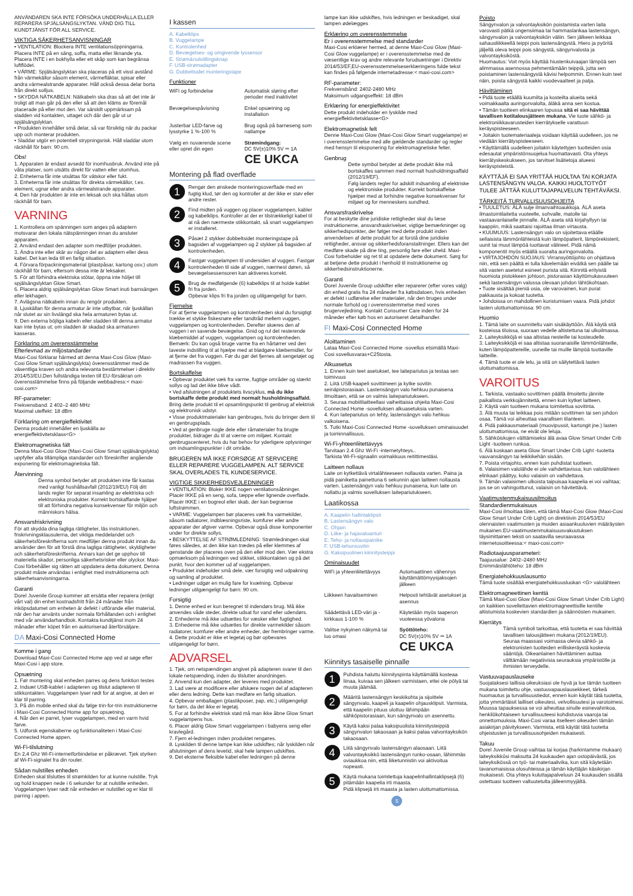ANVÄNDAREN SKA INTE FÖRSÖKA UNDERHÅLLA ELLER REPARERA SPJÄLSÄNGSLYKTAN. VÄND DIG TILL KUNDTJÄNST FÖR ALL SERVICE.
VIKTIGA SÄKERHETSANVISNINGAR
• VENTILATION: Blockera INTE ventilationsöppningarna. Placera INTE på en säng, soffa, matta eller liknande yta. Placera INTE i en bokhylla eller ett skåp som kan begränsa luftflödet.
• VÄRME: Spjälsängslyktan ska placeras på ett visst avstånd från värmekällor såsom element, värmefläktar, spisar eller andra värmealstrande apparater. Håll också dessa delar borta från direkt solljus.
• SKYDDA NÄTKABELN: Nätkabeln ska dras så att det inte är troligt att man går på den eller så att den kläms av föremål placerade på eller mot den. Var särskilt uppmärksam på sladden vid kontakten, uttaget och där den går ut ur spjälsängslyktan.
• Produkten innehåller små delar, så var försiktig när du packar upp och monterar produkten.
• Sladdar utgör en potentiell strypningsrisk. Håll sladdar utom räckhåll för barn: 90 cm.
Obs!
1. Apparaten är endast avsedd för inomhusbruk. Använd inte på våta platser, som utsätts direkt för vatten eller utomhus.
2. Enheterna får inte utsättas för vätskor eller fukt.
3. Enheterna får inte utsättas för direkta värmekällor, t.ex. element, ugnar eller andra värmealstrande apparater.
4. Den här produkten är inte en leksak och ska hållas utom räckhåll för barn.
VARNING
1. Kontrollera om spänningen som anges på adaptern motsvarar den lokala nätspänningen innan du ansluter apparaten.
2. Använd endast den adapter som medföljer produkten.
3. Ändra inte eller skär av någon del av adaptern eller dess kabel. Det kan leda till en farlig situation.
4. Förvara förpackningsmaterial (plastpåsar, kartong osv.) utom räckhåll för barn, eftersom dessa inte är leksaker.
5. För att förhindra elektriska stötar, öppna inte höljet till spjälsängslyktan Glow Smart.
6. Placera aldrig spjälsängslyktan Glow Smart inuti barnsängen eller lekhagen.
7. Avlägsna nätkabeln innan du rengör produkten.
8. Ljuskällan för denna armatur är inte utbytbar, när ljuskällan når slutet av sin livslängd ska hela armaturen bytas ut.
9. Den externa böjliga kabeln eller sladden till denna armatur kan inte bytas ut; om sladden är skadad ska armaturen kasseras.
Förklaring om överensstämmelse
Efterlevnad av miljöstandarder
Maxi-Cosi förklarar härmed att denna Maxi-Cosi Glow (Maxi-Cosi Glow Smart spjälsängslykta) överensstämmer med de väsentliga kraven och andra relevanta bestämmelser i direktiv 2014/53/EU,Den fullständiga texten till EU-försäkran om överensstämmelse finns på följande webbadress:< maxi-cosi.com>
RF-parameter:
Frekvensband: 2 402–2 480 MHz
Maximal uteffekt: 18 dBm
Förklaring om energieffektivitet
Denna produkt innehåller en ljuskälla av energieffektivitetsklass<G>
Elektromagnetiska fält
Denna Maxi-Cosi Glow (Maxi-Cosi Glow Smart spjälsängslykta) uppfyller alla tillämpliga standarder och föreskrifter angående exponering för elektromagnetiska fält.
Återvinning
Denna symbol betyder att produkten inte får kastas med vanligt hushållsavfall (2012/19/EU) Följ ditt lands regler för separat insamling av elektriska och elektroniska produkter. Korrekt bortskaffande hjälper till att förhindra negativa konsekvenser för miljön och människors hälsa.
Ansvarsfriskrivning
För att skydda dina lagliga rättigheter, läs instruktionen, friskrivningsklausulerna, det viktiga meddelandet och säkerhetsföreskrifterna som medföljer denna produkt innan du använder den för att förstå dina lagliga rättigheter, skyldigheter och säkerhetsföreskrifterna. Annars kan det ge upphov till materiella skador, personliga säkerhetsrisker eller olyckor. Maxi-Cosi förbehåller sig rätten att uppdatera detta dokument. Denna produkt måste användas i enlighet med instruktionerna och säkerhetsanvisningarna.
Garanti
Dorel Juvenile Group kommer att ersätta eller reparera (enligt vårt val) din enhet kostnadsfritt från 24 månader från inköpsdatumet om enheten är defekt i utförande eller material, när den har använts under normala förhållanden och i enlighet med vår användarhandbok. Kontakta kundtjänst inom 24 månader efter köpet från en auktoriserad återförsäljare.
DA Maxi-Cosi Connected Home
Komme i gang
Download Maxi-Cosi Connected Home app ved at søge efter Maxi-Cosi i app store.
Opsætning
1. Før montering skal enheden parres og dens funktion testes
2. Indsæt USB-kablet i adapteren og tilslut adapteren til stikkontakten. Vuggelampen lyser rødt for at angive, at den er klar til parring.
3. På din mobile enhed skal du følge trin-for-trin instruktionerne i Maxi-Cosi Connected Home app for opsætning.
4. Når den er parret, lyser vuggelampen, med en varm hvid farve.
5. Udforsk egenskaberne og funktionaliteten i Maxi-Cosi Connected Home appen.
Wi-Fi-tilslutning
En 2,4 Ghz Wi-Fi-internetforbindelse er påkrævet. Tjek styrken af Wi-Fi-signalet fra din router.
Sådan nulstilles enheden
Enheden skal tilsluttes til strømkilden for at kunne nulstille. Tryk og hold knappen nede i 6 sekunder for at nulstille enheden. Vuggelampen lyser rødt når enheden er nulstillet og er klar til parring i appen.
I kassen
A. Kabelklips
B. Vuggelampe
C. Kontrolenhed
D. Bevægelses- og omgivende lyssensor
E. Strøm&nulstillingsknap
F. USB-strømadapter
G. Dobbeltsidet monteringstape
Funktioner
WiFi og forbindelse
Automatisk sløring efter perioder med inaktivitet
Bevægelsespåvisning
Enkel opsætning og installation
Justerbar LED-farve og lysstyrke 1 %-100 %
Brug også på barneseng som natlampe
Vælg en nuværende scene eller opret din egen
Strømindgang:
DC 5V(±)10% 5V ⎓ 1A
CE UKCA
Montering på flad overflade
1
Rengør den ønskede monteringsoverflade med en fugtig klud, tør den og kontroller at der ikke er støv eller andre rester.
2
Find midten på vuggen og placer vuggelampen, kabler og kabelklips. Kontroller at der er tilstrækkeligt kabel til at nå den nærmeste stikkontakt, så snart vuggelampen er installeret.
3
Påsæt 2 stykker dobbeltsidet monteringstape på bagsiden af vuggelampen og 2 stykker på bagsiden af kontrolenheden.
4
Fastgør vuggelampen til undersiden af vuggen. Fastgør kontrolenheden til side af vuggen, nærmest døren, så bevægelsessensoren kan aktiveres korrekt.
5
Brug de medfølgende (6) kabelklips til at holde kablet fri fra jorden.
Opbevar klips fri fra jorden og utilgængeligt for børn.
Fjernelse
For at fjerne vuggelampen og kontrolenheden skal du forsigtigt trække et stykke fiskesnøre eller tandtråd mellem vuggen, vuggelampen og kontrolenheden. Derefter skæres den af vuggen i en savende bevægelse. Gnid og rul det resterende klæbemiddel af vuggen, vuggelampen og kontrolenheden.
Bemærk: Du kan også bruge varme fra en hårtørrer ved den laveste indstilling til at hjælpe med at blødgøre klæbemidlet, for at fjerne det fra vuggen. Før du gør det fjernes alt sengetøjet og madrassen fra vuggen.
Bortskaffelse
• Opbevar produktet væk fra varme, fugtige områder og stærkt sollys og lad det ikke blive vådt.
• Ved afslutningen af produktets livscyklus, må du ikke bortskaffe dette produkt med normalt husholdningsaffald. Bring dette produkt til et opsamlingspunkt til genbrug af elektrisk og elektronisk udstyr.
• Visse produktmaterialer kan genbruges, hvis du bringer dem til en genbrugsplads.
• Ved at genbruge nogle dele eller råmaterialer fra brugte produkter, bidrager du til at værne om miljøet. Kontakt genbrugscenteret, hvis du har behov for yderligere oplysninger om indsamlingspunkter i dit område.
BRUGEREN MÅ IKKE FORSØGE AT SERVICERE ELLER REPARERE VUGGELAMPEN. ALT SERVICE SKAL OVERLADES TIL KUNDESERVICE.
VIGTIGE SIKKERHEDSVEJLEDNINGER
• VENTILATION: Blokér IKKE nogen ventilationsåbninger. Placér IKKE på en seng, sofa, tæppe eller lignende overflade. Placér IKKE i en bogreol eller skab, der kan begrænse luftstrømmen.
• VARME: Vuggelampen bør placeres væk fra varmekilder, såsom radiatorer, indblæsningsriste, komfurer eller andre apparater der afgiver varme. Opbevar også disse komponenter under for direkte sollys.
• BESKYTTELSE AF STRØMLEDNING: Strømledningen skal føres således, at den ikke kan trædes på eller klemmes af genstande der placeres oven på den eller mod den. Vær ekstra opmærksom på ledningen ved stikket, stikkontakten og på det punkt, hvor den kommer ud af vuggelampen.
• Produktet indeholder små dele, vær forsigtig ved udpakning og samling af produktet.
• Ledninger udgør en mulig fare for kvælning. Opbevar ledninger utilgængeligt for børn: 90 cm.
Forsigtig
1. Denne enhed er kun beregnet til indendørs brug. Må ikke anvendes våde steder, direkte udsat for vand eller udendørs.
2. Enhederne må ikke udsættes for væsker eller fugtighed.
3. Enhederne må ikke udsættes for direkte varmekilder såsom radiatorer, komfurer eller andre enheder, der frembringer varme.
4. Dette produkt er ikke et legetøj og bør opbevares utilgængeligt for børn.
ADVARSEL
1. Tjek, om netspændingen angivet på adapteren svarer til den lokale netspænding, inden du tilslutter anordningen.
2. Anvend kun den adapter, der leveres med produktet.
3. Lad være at modificere eller afskære nogen del af adapteren eller dens ledning. Dette kan medføre en farlig situation.
4. Opbevar emballagen (plastikposer, pap, etc.) utilgængeligt for børn, da det ikke er legetøj.
5. For at forhindre elektrisk stød må man ikke åbne Glow Smart vuggelampens hus.
6. Placer aldrig Glow Smart vuggelampen i babyens seng eller kravlegård.
7. Fjern el-ledningen inden produktet rengøres.
8. Lyskilden til denne lampe kan ikke udskiftes; når lyskilden når afslutningen af dens levetid, skal hele lampen udskiftes.
9. Det eksterne fleksible kabel eller ledningen på denne
lampe kan ikke udskiftes, hvis ledningen er beskadiget, skal lampen ødelægges
Erklæring om overensstemmelse
Er i overensstemmelse med standarder
Maxi-Cosi erklærer hermed, at denne Maxi-Cosi Glow (Maxi-Cosi Glow vuggelampe) er i overensstemmelse med de væsentlige krav og andre relevante forudsætninger i Direktiv 2014/53/EF,EU-overensstemmelseserklæringens fulde tekst kan findes på følgende internetadresse:< maxi-cosi.com>
RF-parameter:
Frekvensbånd: 2402-2480 MHz
Maksimum udgangseffekt: 18 dBm
Erklæring for energieffektivitet
Dette produkt indeholder en lyskilde med energieffektivitetsklasse<G>
Elektromagnetisk felt
Denne Maxi-Cosi Glow (Maxi-Cosi Glow Smart vuggelampe) er i overensstemmelse med alle gældende standarder og regler med hensyn til eksponering for elektromagnetiske felter.
Genbrug
Dette symbol betyder at dette produkt ikke må bortskaffes sammen med normalt husholdningsaffald (2012/19/EF).
Følg landets regler for adskilt indsamling af elektriske og elektroniske produkter. Korrekt bortskaffelse hjælper med at forhindre negative konsekvenser for miljøet og for menneskers sundhed.
Ansvarsfraskrivelse
For at beskytte dine juridiske rettigheder skal du læse instruktionerne, ansvarsfraskrivelser, vigtige bemærkninger og sikkerhedspunkter, der følger med dette produkt inden anvendelsen af dette produkt for at forstå dine juridiske rettigheder, ansvar og sikkerhedsforanstaltninger. Ellers kan det medføre skade på dine ting, personlig fare eller uheld. Maxi-Cosi forbeholder sig ret til at opdatere dette dokument. Sørg for at betjene dette produkt i henhold til instruktionerne og sikkerhedsinstruktionerne.
Garanti
Dorel Juvenile Group udskifter eller reparerer (efter vores valg) din enhed gratis fra 24 måneder fra købsdatoen, hvis enheden er defekt i udførelse eller materialer, når den bruges under normale forhold og i overensstemmelse med vores brugervejledning. Kontakt Consumer Care inden for 24 måneder efter køb hos en autoriseret detailhandler.
FI Maxi-Cosi Connected Home
Aloittaminen
Lataa Maxi-Cosi Connected Home -sovellus etsimällä Maxi-Cosi sovellusvaras+C25tosta.
Alkuasetus
1. Ennen kuin teet asetukset, tee laitepariutus ja testaa sen toimivuus
2. Liitä USB-kaapeli sovittimeen ja kytke sovitin seinäpistorasiaan. Lastensängyn valo hehkuu punaisena ilmoittaen, että se on valmis laitepariutukseen.
3. Seuraa mobiililaitteellasi vaiheittaisia ohjeita Maxi-Cosi Connected Home -sovelluksen alkuasetuksia varten.
4. Kun laitepariutus on tehty, lastensängyn valo hehkuu valkoisena.
5. Tutki Maxi-Cosi Connected Home -sovelluksen ominaisuudet ja toiminnallisuus.
Wi-Fi-yhteenliitettävyys
Tarvitaan 2.4 Ghz Wi-Fi -internetyhteys..
Tarkista Wi-Fi-signaalin voimakkuus reitittimestäsi.
Laitteen nollaus
Laite on kytkettävä virtalähteeseen nollausta varten. Paina ja pidä painiketta painettuna 6 sekunnin ajan laitteen nollausta varten. Lastensängyn valo hehkuu punaisena, kun laite on nollattu ja valmis sovelluksen laitepariutukseen.
Laatikossa
A. Kaapelin hallintaklipsit
B. Lastensängyn valo
C. Ohjain
D. Liike- ja hajavaloanturi
E. Teho- ja nollauspainike
F. USB-tehonsovitin
G. Kaksipuolinen kiinnitysteippi
Ominaisuudet
WiFi ja yhteenliitettävyys
Automaattinen vähennys käyttämättömyysjaksojen jälkeen
Liikkeen havaitseminen
Helposti tehtävät asetukset ja asennus
Säädettävä LED-väri ja -kirkkaus 1-100 %
Käytetään myös taaperon vuoteessa yövalona
Valitse nykyinen näkymä tai luo omasi
Syöttöteho:
DC 5V(±)10% 5V ⎓ 1A
CE UKCA
Kiinnitys tasaiselle pinnalle
1
Puhdista haluttu kiinnityspinta käyttämällä kosteaa liinaa, kuivaa sen jälkeen varmistaen, ettei ole pölyä tai muuta jäämää.
2
Määritä lastensängyn keskikohta ja sijoittele sängynvalo, kaapeli ja kaapelin ohjausklipsit. Varmista, että kaapelin pituus ulottuu lähimpään sähköpistorasiaan, kun sängynvalo on asennettu.
3
Käytä kaksi palaa kaksipuolista kiinnitysteippiä sängynvalon takaosaan ja kaksi palaa valvontayksikön takaosaan.
4
Liitä sängynvalo lastensängyn alaosaan. Liitä valvontayksikkö lastensängyn runko-osaan, lähimmäs oviaukkoa niin, että liiketunnistin voi aktivoitua nopeasti.
5
Käytä mukana toimitettuja kaapelinhallintaklipsejä (6) pitämään kaapelia irti maasta.
Pidä klipsejä irti maasta ja lasten ulottumattomissa.
5
Poisto
Sängynvalon ja valvontayksikön poistamista varten laita varovasti pätkä ongensiimaa tai hammaslankaa lastensängyn, sängynvalon ja valvontayksikön väliin. Sen jälkeen leikkaa sahausliikkeellä teippi pois lastensängystä. Hiero ja pyöritä jäljellä oleva teippi pois sängystä, sängynvalosta ja valvontayksiköstä.
Huomautus: Voit myös käyttää hiustenkuivaajan lämpöä sen alimmassa asennossa pehmentämään teippiä, jotta sen poistaminen lastensängystä kävisi helpommin. Ennen kuin teet näin, poista sängystä kaikki vuodevaatteet ja patja.
Hävittäminen
• Pidä tuote etäällä kuumilta ja kosteilta alueita sekä voimakkaalta auringonvalolta, äläkä anna sen kostua.
• Tämän tuotteen elinkaaren lopussa sitä ei saa hävittää tavallisen kotitalousjätteen mukana. Vie tuote sähkö- ja elektroniikkavarusteiden kierrätykselle varattuun keräyspisteeseen.
• Joitakin tuotemateriaaleja voidaan käyttää uudelleen, jos ne viedään kierrätyspisteeseen.
• Käyttämällä uudelleen joitakin käytettyjen tuotteiden osia edesautat ympäristönsuojelua huomattavasti. Ota yhteys kierrätyskeskukseen, jos tarvitset lisätietoja alueesi keräyspisteistä.
KÄYTTÄJÄ EI SAA YRITTÄÄ HUOLTAA TAI KORJATA LASTENSÄNGYN VALOA. KAIKKI HUOLTOTYÖT TULEE JÄTTÄÄ KULUTTAJAPALVELUN TEHTÄVÄKSI.
TÄRKEITÄ TURVALLISUUSOHJEITA
• TUULETUS: ÄLÄ sulje ilmanvaihtoaukkoja. ÄLÄ aseta ilmastointilaitetta vuoteelle, sohvalle, matolle tai vastaavanlaiselle pinnalle. ÄLÄ aseta sitä kirjahyllyyn tai kaappiin, mikä saattaisi rajoittaa ilman virtausta.
• KUUMUUS: Lastensängyn valo on sijoitettava etäälle sellaisista lämmönlähteistä kuin lämpöpatterit, lämpörekisterit, uunit tai muut lämpöä tuottavat välineet. Pidä nämä komponentit myös etäällä suoralta auringonvalolta.
• VIRTAJOHDON SUOJAUS: Virransyöttöjohto on ohjattava niin, että sen päältä ei tulla kävelemään eivätkä sen päälle tai sitä vasten asetetut esineet purista sitä. Kiinnitä erityistä huomiota pistokkeen johtoon, pistorasian käyttömukavuuteen sekä lastensängyn valossa olevaan johdon lähtökohtaan.
• Tuote sisältää pieniä osia, ole varovainen, kun purat pakkausta ja kokoat tuotetta.
• Johdoissa on mahdollinen kuristumisen vaara. Pidä johdot lasten ulottumattomissa: 90 cm.
Huomio
1. Tämä laite on suunniteltu vain sisäkäyttöön. Älä käytä sitä kosteissa tiloissa, suoraan vedelle altistettuna tai ulkoilmassa.
2. Laiteyksikköjä ei saa altistaa nesteille tai kosteudelle.
3. Laiteyksikköjä ei saa altistaa suoranaisille lämmönlähteille, kuten lämpöpattereille, uuneille tai muille lämpöä tuottaville laitteille.
4. Tämä tuote ei ole lelu, ja sitä on säilytettävä lasten ulottumattomissa.
VAROITUS
1. Tarkista, vastaako sovittimen päällä ilmoitettu jännite paikallista verkkojännitettä, ennen kuin kytket laitteen.
2. Käytä vain tuotteen mukana toimitettua sovitinta.
3. Älä muuta tai leikkaa pois mitään sovittimen tai sen johdon osaa. Tämä voi aiheuttaa vaarallisen tilanteen.
4. Pidä pakkausmateriaali (muovipussit, kartongit jne.) lasten ulottumattomissa, ne eivät ole leluja.
5. Sähköiskujen välttämiseksi älä avaa Glow Smart Under Crib Light -tuotteen runkoa.
6. Älä koskaan aseta Glow Smart Under Crib Light -tuotetta vauvansängyn tai leikkikehän sisään.
7. Poista virtajohto, ennen kuin puhdistat tuotteen.
8. Valaisimen valolähde ei ole vaihdettavissa; kun valolähteen elinkaari päättyy, koko valaisin on vaihdettava.
9. Tämän valaisimen ulkoista taipuisaa kaapelia ei voi vaihtaa; jos se on vahingoittunut, valaisin on hävitettävä.
Vaatimustenmukaisuusilmoitus
Standardienmukaisuus
Maxi-Cosi ilmoittaa täten, että tämä Maxi-Cosi Glow (Maxi-Cosi Glow Smart Under Crib Light) on direktiivin 2014/53/EU olennaisten vaatimusten ja muiden asiaankuuluvien määräysten mukainen.EU-vaatimustenmukaisuusvakuutuksen täysimittainen teksti on saatavilla seuraavassa internetosoitteessa:< maxi-cosi.com>
Radiotaajuusparameteri:
Taajuusalue: 2402–2480 MHz
Enimmäislähtöteho: 18 dBm
Energiatehokkuuslausunto
Tämä tuote sisältää energiatehokkuusluokan <G> valolähteen
Elektromagneettinen kenttä
Tämä Maxi-Cosi Glow (Maxi-Cosi Glow Smart Under Crib Light) on kaikkien sovellettavien elektromagneettisille kentille altistumista koskevien standardien ja säännösten mukainen.
Kierrätys
Tämä symboli tarkoittaa, että tuotetta ei saa hävittää tavallisen talousjätteen mukana (2012/19/EU).
Seuraa maassasi voimassa olevia sähkö- ja elektronisten tuotteiden erilliskeräystä koskevia sääntöjä. Oikeanlainen hävittäminen auttaa välttämään negatiivisia seurauksia ympäristölle ja ihmisten terveydelle.
Vastuuvapauslauseke
Suojataksesi laillisia oikeuksiasi ole hyvä ja lue tämän tuotteen mukana toimitettu ohje, vastuuvapauslausekkeet, tärkeä huomautus ja turvallisuustiedot, ennen kuin käytät tätä tuotetta, jotta ymmärtäisit lailliset oikeutesi, velvollisuutesi ja varotoimesi. Muussa tapauksessa se voi aiheuttaa sinulle esinevahinkoa, henkilökohtaiseen turvallisuuteesi kohdistuvia vaaroja tai onnettomuuksia. Maxi-Cosi varaa itselleen oikeuden tämän asiakirjan päivitykseen. Varmista, että käytät tätä tuotetta ohjeistusten ja turvallisuusohjeiden mukaisesti.
Takuu
Dorel Juvenile Group vaihtaa tai korjaa (harkintamme mukaan) laiteyksikkösi maksutta 24 kuukauden ajan ostopäivästä, jos laiteyksikössä on työ- tai materiaalivika, kun sitä käytetään tavanomaisissa olosuhteissa ja tämän käyttäjän käsikirjan mukaisesti. Ota yhteys kuluttajapalveluun 24 kuukauden sisällä ostettuasi tuotteen valtuutetulta jälleenmyyjältä.